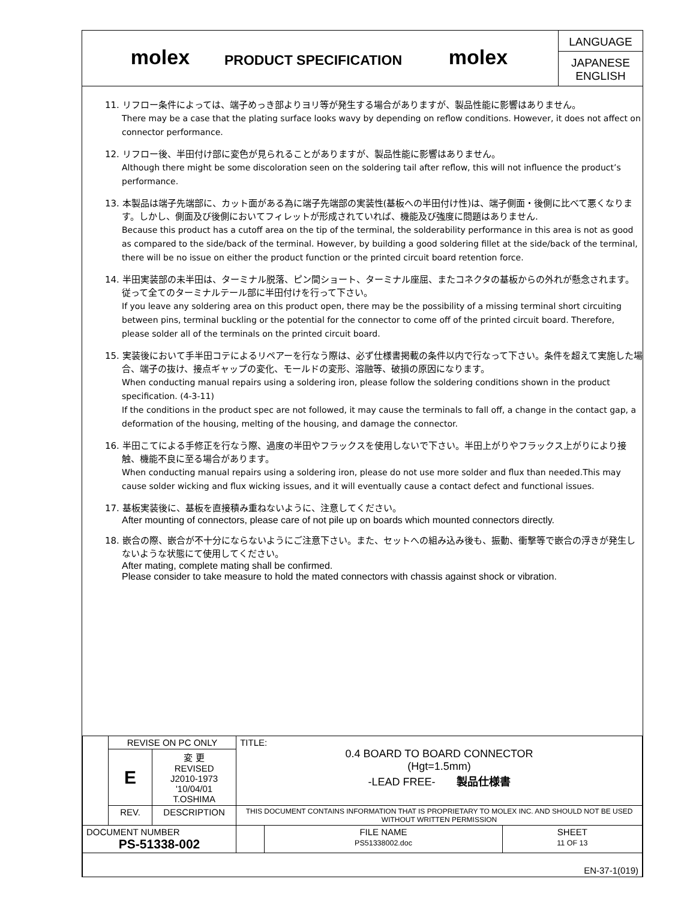molex
PRODUCT SPECIFICATION
molex
LANGUAGE
JAPANESE
ENGLISH
11. リフロー条件によっては、端子めっき部よりヨリ等が発生する場合がありますが、製品性能に影響はありません。
There may be a case that the plating surface looks wavy by depending on reflow conditions. However, it does not affect on connector performance.
12. リフロー後、半田付け部に変色が見られることがありますが、製品性能に影響はありません。
Although there might be some discoloration seen on the soldering tail after reflow, this will not influence the product’s performance.
13. 本製品は端子先端部に、カット面がある為に端子先端部の実装性(基板への半田付け性)は、端子側面・後側に比べて悪くなります。しかし、側面及び後側においてフィレットが形成されていれば、機能及び強度に問題はありません.
Because this product has a cutoff area on the tip of the terminal, the solderability performance in this area is not as good as compared to the side/back of the terminal. However, by building a good soldering fillet at the side/back of the terminal, there will be no issue on either the product function or the printed circuit board retention force.
14. 半田実装部の未半田は、ターミナル脱落、ピン間ショート、ターミナル座屈、またコネクタの基板からの外れが懸念されます。従って全てのターミナルテール部に半田付けを行って下さい。
If you leave any soldering area on this product open, there may be the possibility of a missing terminal short circuiting between pins, terminal buckling or the potential for the connector to come off of the printed circuit board. Therefore, please solder all of the terminals on the printed circuit board.
15. 実装後において手半田コテによるリペアーを行なう際は、必ず仕様書掲載の条件以内で行なって下さい。条件を超えて実施した場合、端子の抜け、接点ギャップの変化、モールドの変形、溶融等、破損の原因になります。
When conducting manual repairs using a soldering iron, please follow the soldering conditions shown in the product specification. (4-3-11)
If the conditions in the product spec are not followed, it may cause the terminals to fall off, a change in the contact gap, a deformation of the housing, melting of the housing, and damage the connector.
16. 半田こてによる手修正を行なう際、過度の半田やフラックスを使用しないで下さい。半田上がりやフラックス上がりにより接触、機能不良に至る場合があります。
When conducting manual repairs using a soldering iron, please do not use more solder and flux than needed.This may cause solder wicking and flux wicking issues, and it will eventually cause a contact defect and functional issues.
17. 基板実装後に、基板を直接積み重ねないように、注意してください。
After mounting of connectors, please care of not pile up on boards which mounted connectors directly.
18. 嵌合の際、嵌合が不十分にならないようにご注意下さい。また、セットへの組み込み後も、振動、衝撃等で嵌合の浮きが発生しないような状態にて使用してください。
After mating, complete mating shall be confirmed.
Please consider to take measure to hold the mated connectors with chassis against shock or vibration.
| | REVISE ON PC ONLY | | TITLE: 0.4 BOARD TO BOARD CONNECTOR (Hgt=1.5mm) -LEAD FREE- 製品仕様書 | | |
| | E | 変 更 REVISED J2010-1973 '10/04/01 T.OSHIMA | | | |
| | REV. | DESCRIPTION | THIS DOCUMENT CONTAINS INFORMATION THAT IS PROPRIETARY TO MOLEX INC. AND SHOULD NOT BE USED WITHOUT WRITTEN PERMISSION | | |
| DOCUMENT NUMBER PS-51338-002 | | | | FILE NAME PS51338002.doc | SHEET 11 OF 13 |
| EN-37-1(019) | | | | | |